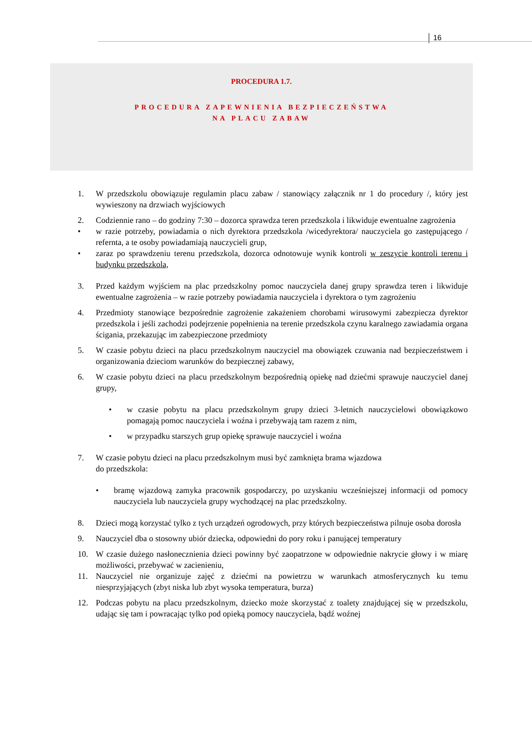16
PROCEDURA 1.7.
PROCEDURA ZAPEWNIENIA BEZPIECZEŃSTWA
NA PLACU ZABAW
1. W przedszkolu obowiązuje regulamin placu zabaw / stanowiący załącznik nr 1 do procedury /, który jest wywieszony na drzwiach wyjściowych
2. Codziennie rano – do godziny 7:30 – dozorca sprawdza teren przedszkola i likwiduje ewentualne zagrożenia
• w razie potrzeby, powiadamia o nich dyrektora przedszkola /wicedyrektora/ nauczyciela go zastępującego / refernta, a te osoby powiadamiają nauczycieli grup,
• zaraz po sprawdzeniu terenu przedszkola, dozorca odnotowuje wynik kontroli w zeszycie kontroli terenu i budynku przedszkola,
3. Przed każdym wyjściem na plac przedszkolny pomoc nauczyciela danej grupy sprawdza teren i likwiduje ewentualne zagrożenia – w razie potrzeby powiadamia nauczyciela i dyrektora o tym zagrożeniu
4. Przedmioty stanowiące bezpośrednie zagrożenie zakażeniem chorobami wirusowymi zabezpiecza dyrektor przedszkola i jeśli zachodzi podejrzenie popełnienia na terenie przedszkola czynu karalnego zawiadamia organa ścigania, przekazując im zabezpieczone przedmioty
5. W czasie pobytu dzieci na placu przedszkolnym nauczyciel ma obowiązek czuwania nad bezpieczeństwem i organizowania dzieciom warunków do bezpiecznej zabawy,
6. W czasie pobytu dzieci na placu przedszkolnym bezpośrednią opiekę nad dziećmi sprawuje nauczyciel danej grupy,
• w czasie pobytu na placu przedszkolnym grupy dzieci 3-letnich nauczycielowi obowiązkowo pomagają pomoc nauczyciela i woźna i przebywają tam razem z nim,
• w przypadku starszych grup opiekę sprawuje nauczyciel i woźna
7. W czasie pobytu dzieci na placu przedszkolnym musi być zamknięta brama wjazdowa
do przedszkola:
• bramę wjazdową zamyka pracownik gospodarczy, po uzyskaniu wcześniejszej informacji od pomocy nauczyciela lub nauczyciela grupy wychodzącej na plac przedszkolny.
8. Dzieci mogą korzystać tylko z tych urządzeń ogrodowych, przy których bezpieczeństwa pilnuje osoba dorosła
9. Nauczyciel dba o stosowny ubiór dziecka, odpowiedni do pory roku i panującej temperatury
10. W czasie dużego nasłonecznienia dzieci powinny być zaopatrzone w odpowiednie nakrycie głowy i w miarę możliwości, przebywać w zacienieniu,
11. Nauczyciel nie organizuje zajęć z dziećmi na powietrzu w warunkach atmosferycznych ku temu niesprzyjających (zbyt niska lub zbyt wysoka temperatura, burza)
12. Podczas pobytu na placu przedszkolnym, dziecko może skorzystać z toalety znajdującej się w przedszkolu, udając się tam i powracając tylko pod opieką pomocy nauczyciela, bądź woźnej